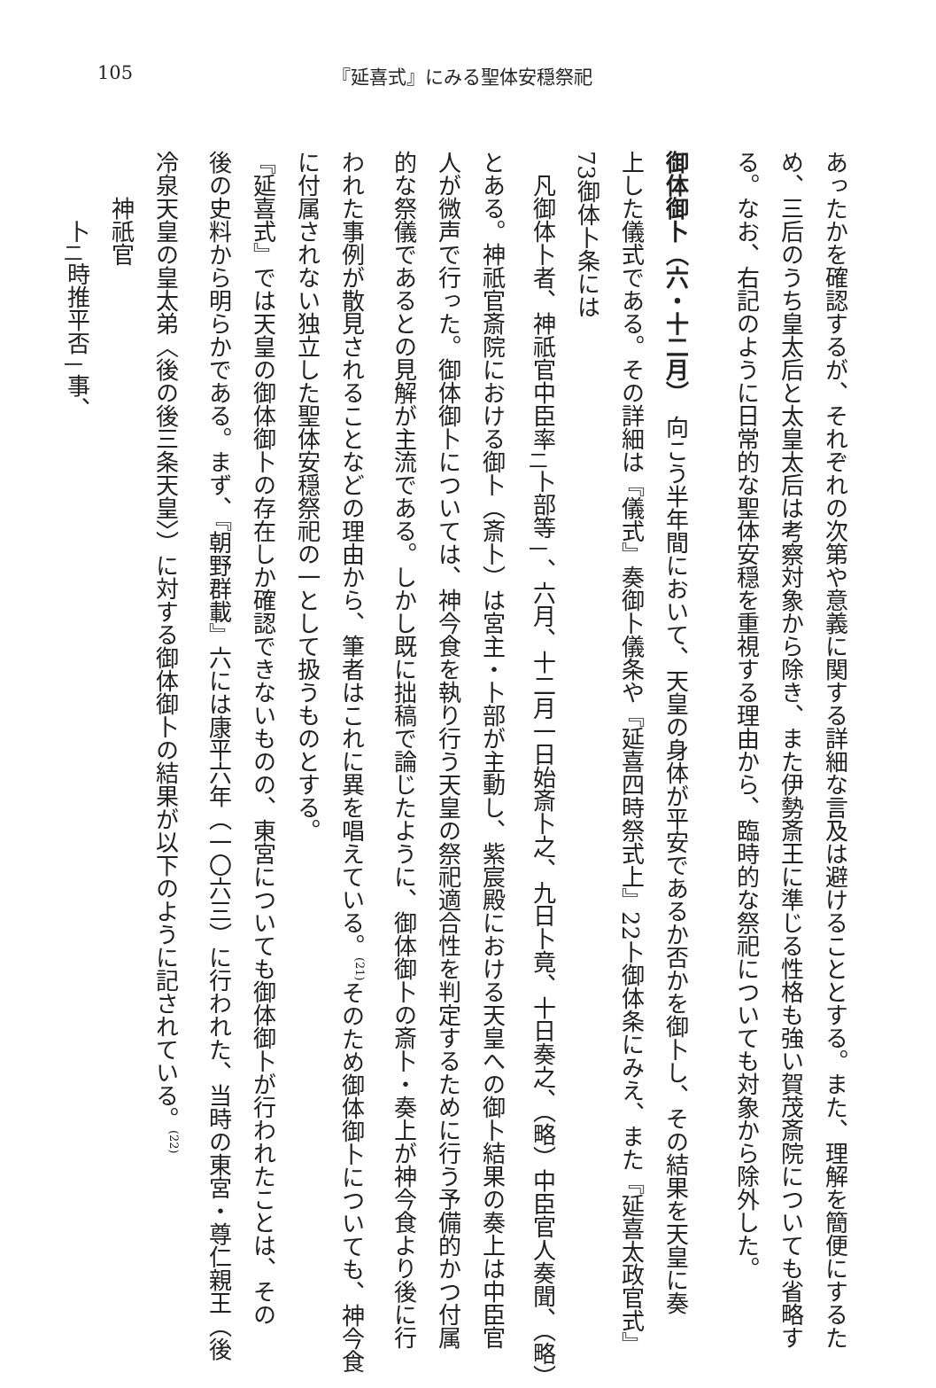105 『延喜式』にみる聖体安穏祭祀
あったかを確認するが、それぞれの次第や意義に関する詳細な言及は避けることとする。また、理解を簡便にするた
め、三后のうち皇太后と太皇太后は考察対象から除き、また伊勢斎王に準じる性格も強い賀茂斎院についても省略す
る。なお、右記のように日常的な聖体安穏を重視する理由から、臨時的な祭祀についても対象から除外した。
御体御卜（六・十二月）　向こう半年間において、天皇の身体が平安であるか否かを御卜し、その結果を天皇に奏
上した儀式である。その詳細は『儀式』奏御卜儀条や『延喜四時祭式上』22卜御体条にみえ、また『延喜太政官式』
73御体卜条には
　凡御体卜者、神祇官中臣率<sub>二</sub>卜部等<sub>一</sub>、六月、十二月一日始斎卜之、九日卜竟、十日奏之、（略）中臣官人奏聞、（略）
とある。神祇官斎院における御卜（斎卜）は宮主・卜部が主動し、紫宸殿における天皇への御卜結果の奏上は中臣官
人が微声で行った。御体御卜については、神今食を執り行う天皇の祭祀適合性を判定するために行う予備的かつ付属
的な祭儀であるとの見解が主流である。しかし既に拙稿で論じたように、御体御卜の斎卜・奏上が神今食より後に行
われた事例が散見されることなどの理由から、筆者はこれに異を唱えている。<sup>(21)</sup>そのため御体御卜についても、神今食
に付属されない独立した聖体安穏祭祀の一として扱うものとする。
『延喜式』では天皇の御体御卜の存在しか確認できないものの、東宮についても御体御卜が行われたことは、その
後の史料から明らかである。まず、『朝野群載』六には康平六年（一〇六三）に行われた、当時の東宮・尊仁親王（後
冷泉天皇の皇太弟〈後の後三条天皇〉）に対する御体御卜の結果が以下のように記されている。<sup>(22)</sup>
　　神祇官
　　　卜<sub>二</sub>時推平否<sub>一</sub>事、